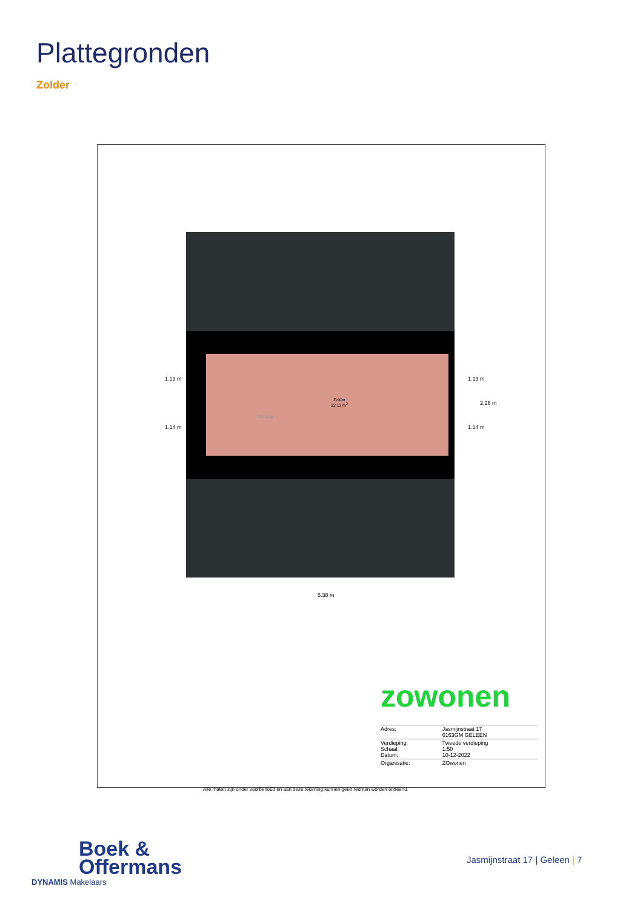Plattegronden
Zolder
Zolder
12.11 m<sup>2</sup>
Vlizotrap
1.13 m
1.14 m
1.13 m
1.14 m
2.26 m
5.38 m
zowonen
| Adres: | Jasmijnstraat 17 6163GM GELEEN |
| Verdieping: Schaal: Datum: | Tweede verdieping 1:50 10-12-2022 |
| Organisatie: | ZOwonen |
Alle maten zijn onder voorbehoud en aan deze tekening kunnen geen rechten worden ontleend.
Boek &
Offermans
DYNAMIS Makelaars
Jasmijnstraat 17 | Geleen | 7